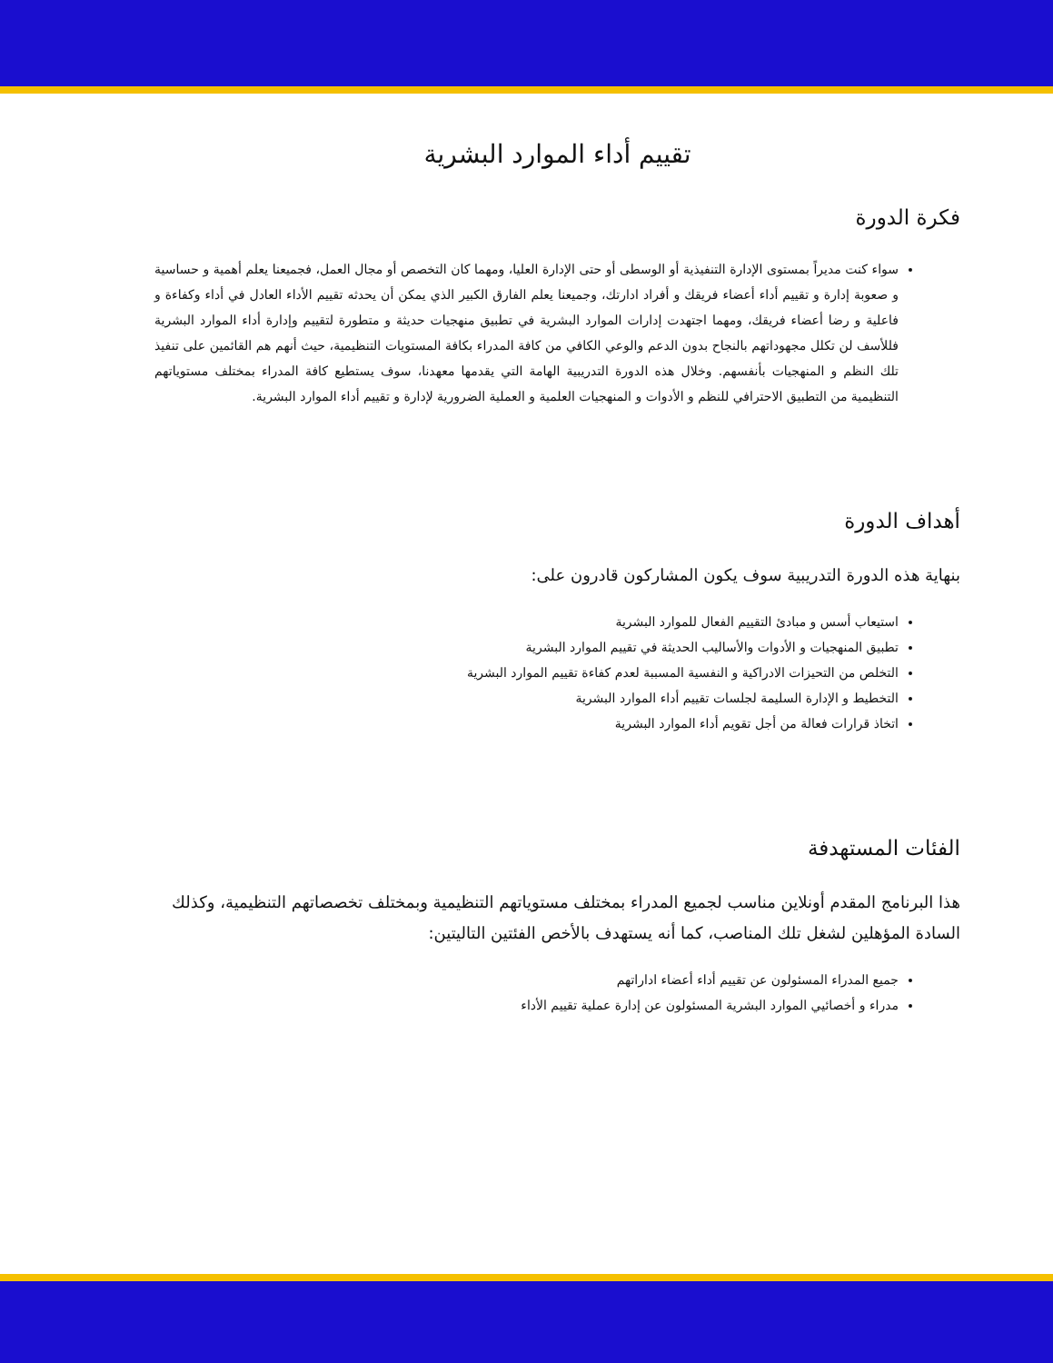تقييم أداء الموارد البشرية
فكرة الدورة
سواء كنت مديراً بمستوى الإدارة التنفيذية أو الوسطى أو حتى الإدارة العليا، ومهما كان التخصص أو مجال العمل، فجميعنا يعلم أهمية و حساسية و صعوبة إدارة و تقييم أداء أعضاء فريقك و أفراد ادارتك، وجميعنا يعلم الفارق الكبير الذي يمكن أن يحدثه تقييم الأداء العادل في أداء وكفاءة و فاعلية و رضا أعضاء فريقك، ومهما اجتهدت إدارات الموارد البشرية في تطبيق منهجيات حديثة و متطورة لتقييم وإدارة أداء الموارد البشرية فللأسف لن تكلل مجهوداتهم بالنجاح بدون الدعم والوعي الكافي من كافة المدراء بكافة المستويات التنظيمية، حيث أنهم هم القائمين على تنفيذ تلك النظم و المنهجيات بأنفسهم. وخلال هذه الدورة التدريبية الهامة التي يقدمها معهدنا، سوف يستطيع كافة المدراء بمختلف مستوياتهم التنظيمية من التطبيق الاحترافي للنظم و الأدوات و المنهجيات العلمية و العملية الضرورية لإدارة و تقييم أداء الموارد البشرية.
أهداف الدورة
بنهاية هذه الدورة التدريبية سوف يكون المشاركون قادرون على:
استيعاب أسس و مبادئ التقييم الفعال للموارد البشرية
تطبيق المنهجيات و الأدوات والأساليب الحديثة في تقييم الموارد البشرية
التخلص من التحيزات الادراكية و النفسية المسببة لعدم كفاءة تقييم الموارد البشرية
التخطيط و الإدارة السليمة لجلسات تقييم أداء الموارد البشرية
اتخاذ قرارات فعالة من أجل تقويم أداء الموارد البشرية
الفئات المستهدفة
هذا البرنامج المقدم أونلاين مناسب لجميع المدراء بمختلف مستوياتهم التنظيمية وبمختلف تخصصاتهم التنظيمية، وكذلك السادة المؤهلين لشغل تلك المناصب، كما أنه يستهدف بالأخص الفئتين التاليتين:
جميع المدراء المسئولون عن تقييم أداء أعضاء اداراتهم
مدراء و أخصائيي الموارد البشرية المسئولون عن إدارة عملية تقييم الأداء